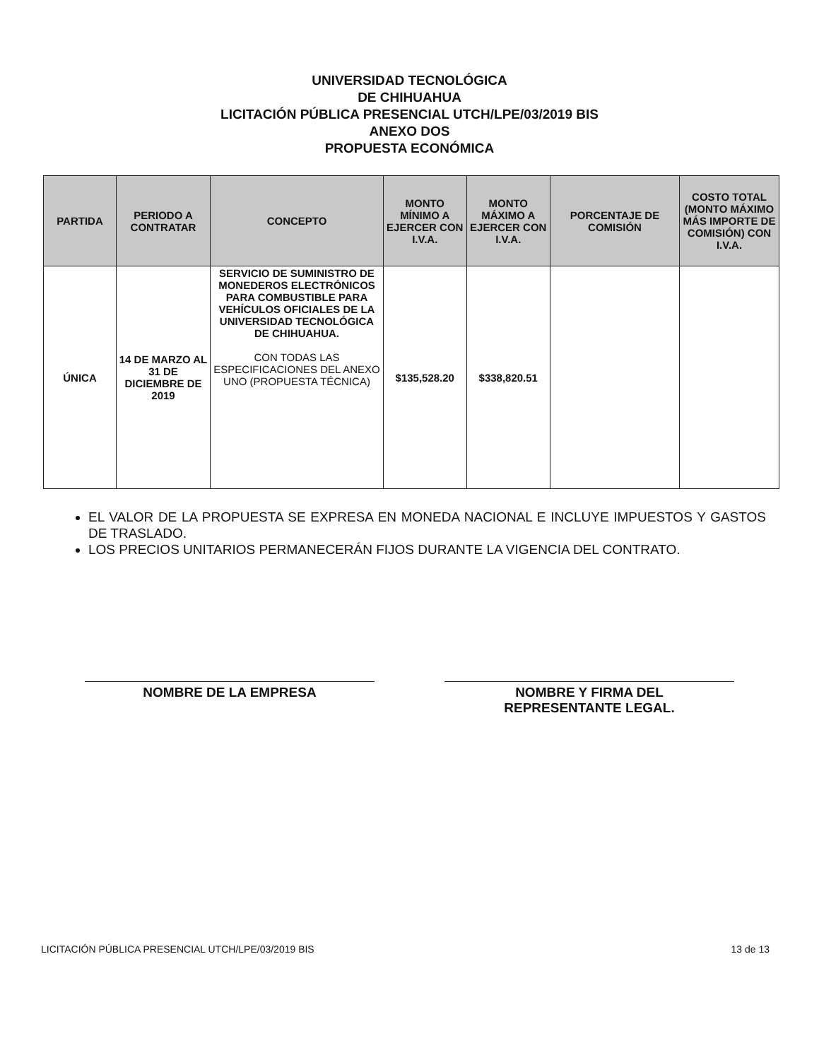UNIVERSIDAD TECNOLÓGICA
DE CHIHUAHUA
LICITACIÓN PÚBLICA PRESENCIAL UTCH/LPE/03/2019 BIS
ANEXO DOS
PROPUESTA ECONÓMICA
| PARTIDA | PERIODO A CONTRATAR | CONCEPTO | MONTO MÍNIMO A EJERCER CON I.V.A. | MONTO MÁXIMO A EJERCER CON I.V.A. | PORCENTAJE DE COMISIÓN | COSTO TOTAL (MONTO MÁXIMO MÁS IMPORTE DE COMISIÓN) CON I.V.A. |
| --- | --- | --- | --- | --- | --- | --- |
| ÚNICA | 14 DE MARZO AL 31 DE DICIEMBRE DE 2019 | SERVICIO DE SUMINISTRO DE MONEDEROS ELECTRÓNICOS PARA COMBUSTIBLE PARA VEHÍCULOS OFICIALES DE LA UNIVERSIDAD TECNOLÓGICA DE CHIHUAHUA. CON TODAS LAS ESPECIFICACIONES DEL ANEXO UNO (PROPUESTA TÉCNICA) | $135,528.20 | $338,820.51 | | |
EL VALOR DE LA PROPUESTA SE EXPRESA EN MONEDA NACIONAL E INCLUYE IMPUESTOS Y GASTOS DE TRASLADO.
LOS PRECIOS UNITARIOS PERMANECERÁN FIJOS DURANTE LA VIGENCIA DEL CONTRATO.
NOMBRE DE LA EMPRESA NOMBRE Y FIRMA DEL
REPRESENTANTE LEGAL.
LICITACIÓN PÚBLICA PRESENCIAL UTCH/LPE/03/2019 BIS 13 de 13